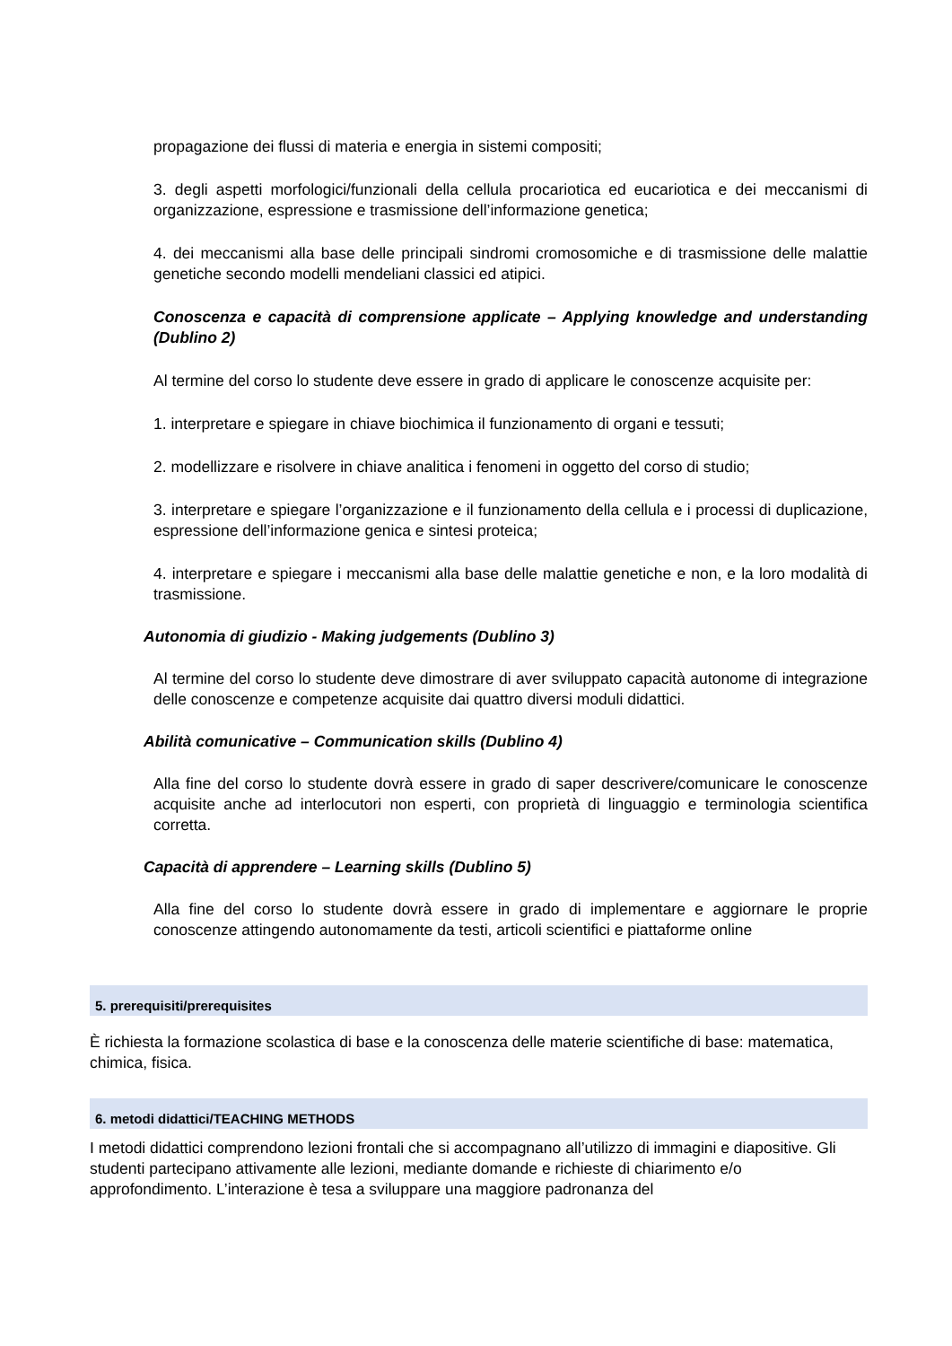propagazione dei flussi di materia e energia in sistemi compositi;
3. degli aspetti morfologici/funzionali della cellula procariotica ed eucariotica e dei meccanismi di organizzazione, espressione e trasmissione dell’informazione genetica;
4. dei meccanismi alla base delle principali sindromi cromosomiche e di trasmissione delle malattie genetiche secondo modelli mendeliani classici ed atipici.
Conoscenza e capacità di comprensione applicate – Applying knowledge and understanding (Dublino 2)
Al termine del corso lo studente deve essere in grado di applicare le conoscenze acquisite per:
1. interpretare e spiegare in chiave biochimica il funzionamento di organi e tessuti;
2. modellizzare e risolvere in chiave analitica i fenomeni in oggetto del corso di studio;
3. interpretare e spiegare l’organizzazione e il funzionamento della cellula e i processi di duplicazione, espressione dell’informazione genica e sintesi proteica;
4. interpretare e spiegare i meccanismi alla base delle malattie genetiche e non, e la loro modalità di trasmissione.
Autonomia di giudizio - Making judgements (Dublino 3)
Al termine del corso lo studente deve dimostrare di aver sviluppato capacità autonome di integrazione delle conoscenze e competenze acquisite dai quattro diversi moduli didattici.
Abilità comunicative – Communication skills (Dublino 4)
Alla fine del corso lo studente dovrà essere in grado di saper descrivere/comunicare le conoscenze acquisite anche ad interlocutori non esperti, con proprietà di linguaggio e terminologia scientifica corretta.
Capacità di apprendere – Learning skills (Dublino 5)
Alla fine del corso lo studente dovrà essere in grado di implementare e aggiornare le proprie conoscenze attingendo autonomamente da testi, articoli scientifici e piattaforme online
5. prerequisiti/prerequisites
È richiesta la formazione scolastica di base e la conoscenza delle materie scientifiche di base: matematica, chimica, fisica.
6. metodi didattici/TEACHING METHODS
I metodi didattici comprendono lezioni frontali che si accompagnano all’utilizzo di immagini e diapositive. Gli studenti partecipano attivamente alle lezioni, mediante domande e richieste di chiarimento e/o approfondimento. L’interazione è tesa a sviluppare una maggiore padronanza del